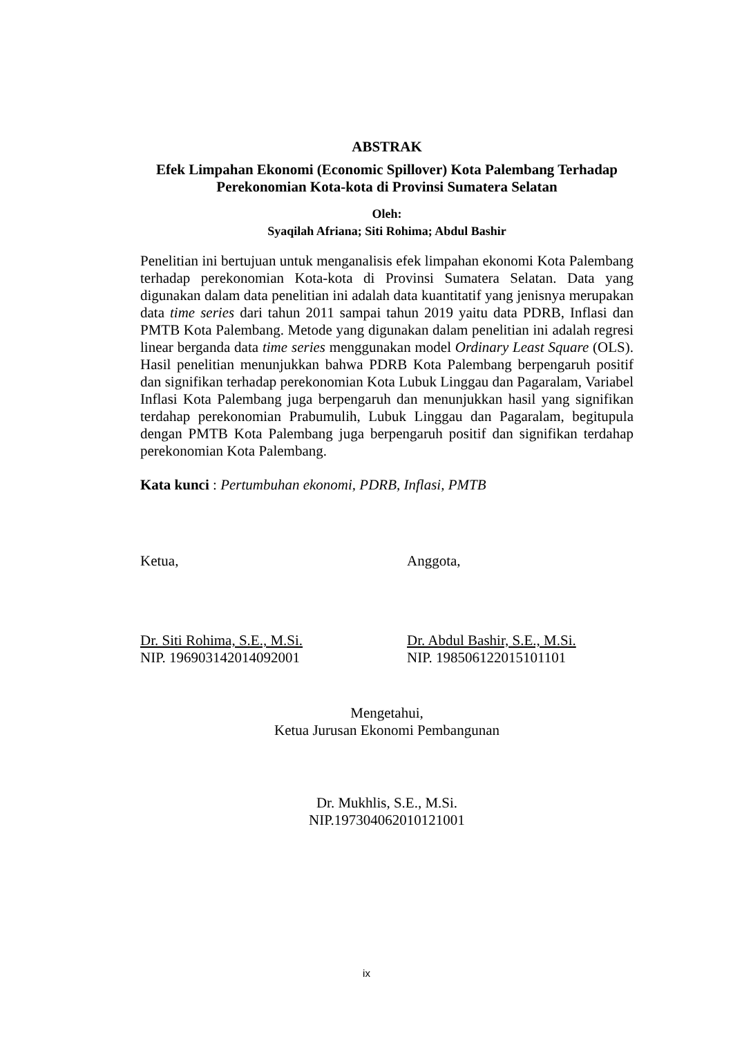ABSTRAK
Efek Limpahan Ekonomi (Economic Spillover) Kota Palembang Terhadap
Perekonomian Kota-kota di Provinsi Sumatera Selatan
Oleh:
Syaqilah Afriana; Siti Rohima; Abdul Bashir
Penelitian ini bertujuan untuk menganalisis efek limpahan ekonomi Kota Palembang terhadap perekonomian Kota-kota di Provinsi Sumatera Selatan. Data yang digunakan dalam data penelitian ini adalah data kuantitatif yang jenisnya merupakan data time series dari tahun 2011 sampai tahun 2019 yaitu data PDRB, Inflasi dan PMTB Kota Palembang. Metode yang digunakan dalam penelitian ini adalah regresi linear berganda data time series menggunakan model Ordinary Least Square (OLS). Hasil penelitian menunjukkan bahwa PDRB Kota Palembang berpengaruh positif dan signifikan terhadap perekonomian Kota Lubuk Linggau dan Pagaralam, Variabel Inflasi Kota Palembang juga berpengaruh dan menunjukkan hasil yang signifikan terdahap perekonomian Prabumulih, Lubuk Linggau dan Pagaralam, begitupula dengan PMTB Kota Palembang juga berpengaruh positif dan signifikan terdahap perekonomian Kota Palembang.
Kata kunci : Pertumbuhan ekonomi, PDRB, Inflasi, PMTB
Ketua,
Dr. Siti Rohima, S.E., M.Si.
NIP. 196903142014092001
Anggota,
Dr. Abdul Bashir, S.E., M.Si.
NIP. 198506122015101101
Mengetahui,
Ketua Jurusan Ekonomi Pembangunan
Dr. Mukhlis, S.E., M.Si.
NIP.197304062010121001
ix